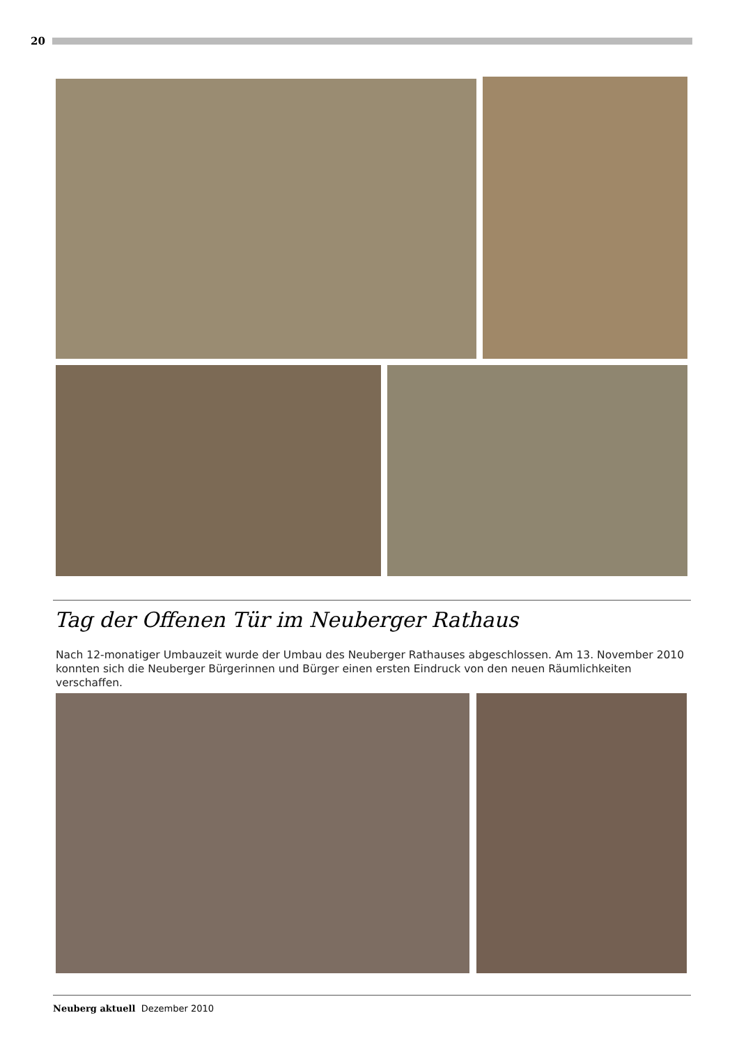20
Tag der Offenen Tür im Neuberger Rathaus
Nach 12-monatiger Umbauzeit wurde der Umbau des Neuberger Rathauses abgeschlossen. Am 13. November 2010 konnten sich die Neuberger Bürgerinnen und Bürger einen ersten Eindruck von den neuen Räumlichkeiten verschaffen.
Neuberg aktuell Dezember 2010